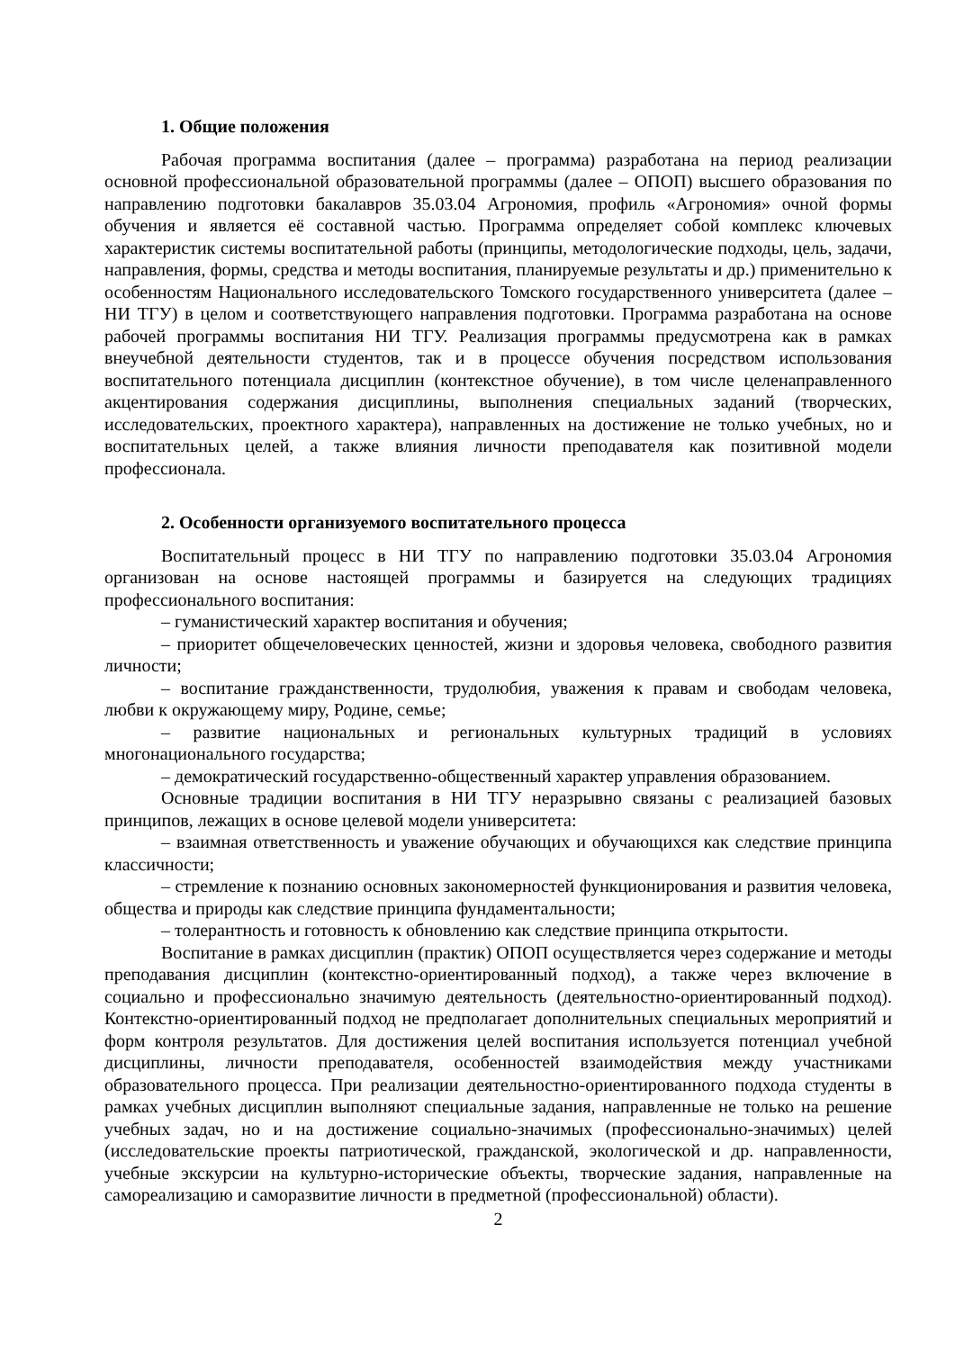1. Общие положения
Рабочая программа воспитания (далее – программа) разработана на период реализации основной профессиональной образовательной программы (далее – ОПОП) высшего образования по направлению подготовки бакалавров 35.03.04 Агрономия, профиль «Агрономия» очной формы обучения и является её составной частью. Программа определяет собой комплекс ключевых характеристик системы воспитательной работы (принципы, методологические подходы, цель, задачи, направления, формы, средства и методы воспитания, планируемые результаты и др.) применительно к особенностям Национального исследовательского Томского государственного университета (далее – НИ ТГУ) в целом и соответствующего направления подготовки. Программа разработана на основе рабочей программы воспитания НИ ТГУ. Реализация программы предусмотрена как в рамках внеучебной деятельности студентов, так и в процессе обучения посредством использования воспитательного потенциала дисциплин (контекстное обучение), в том числе целенаправленного акцентирования содержания дисциплины, выполнения специальных заданий (творческих, исследовательских, проектного характера), направленных на достижение не только учебных, но и воспитательных целей, а также влияния личности преподавателя как позитивной модели профессионала.
2. Особенности организуемого воспитательного процесса
Воспитательный процесс в НИ ТГУ по направлению подготовки 35.03.04 Агрономия организован на основе настоящей программы и базируется на следующих традициях профессионального воспитания:
– гуманистический характер воспитания и обучения;
– приоритет общечеловеческих ценностей, жизни и здоровья человека, свободного развития личности;
– воспитание гражданственности, трудолюбия, уважения к правам и свободам человека, любви к окружающему миру, Родине, семье;
– развитие национальных и региональных культурных традиций в условиях многонационального государства;
– демократический государственно-общественный характер управления образованием.
Основные традиции воспитания в НИ ТГУ неразрывно связаны с реализацией базовых принципов, лежащих в основе целевой модели университета:
– взаимная ответственность и уважение обучающих и обучающихся как следствие принципа классичности;
– стремление к познанию основных закономерностей функционирования и развития человека, общества и природы как следствие принципа фундаментальности;
– толерантность и готовность к обновлению как следствие принципа открытости.
Воспитание в рамках дисциплин (практик) ОПОП осуществляется через содержание и методы преподавания дисциплин (контекстно-ориентированный подход), а также через включение в социально и профессионально значимую деятельность (деятельностно-ориентированный подход). Контекстно-ориентированный подход не предполагает дополнительных специальных мероприятий и форм контроля результатов. Для достижения целей воспитания используется потенциал учебной дисциплины, личности преподавателя, особенностей взаимодействия между участниками образовательного процесса. При реализации деятельностно-ориентированного подхода студенты в рамках учебных дисциплин выполняют специальные задания, направленные не только на решение учебных задач, но и на достижение социально-значимых (профессионально-значимых) целей (исследовательские проекты патриотической, гражданской, экологической и др. направленности, учебные экскурсии на культурно-исторические объекты, творческие задания, направленные на самореализацию и саморазвитие личности в предметной (профессиональной) области).
2